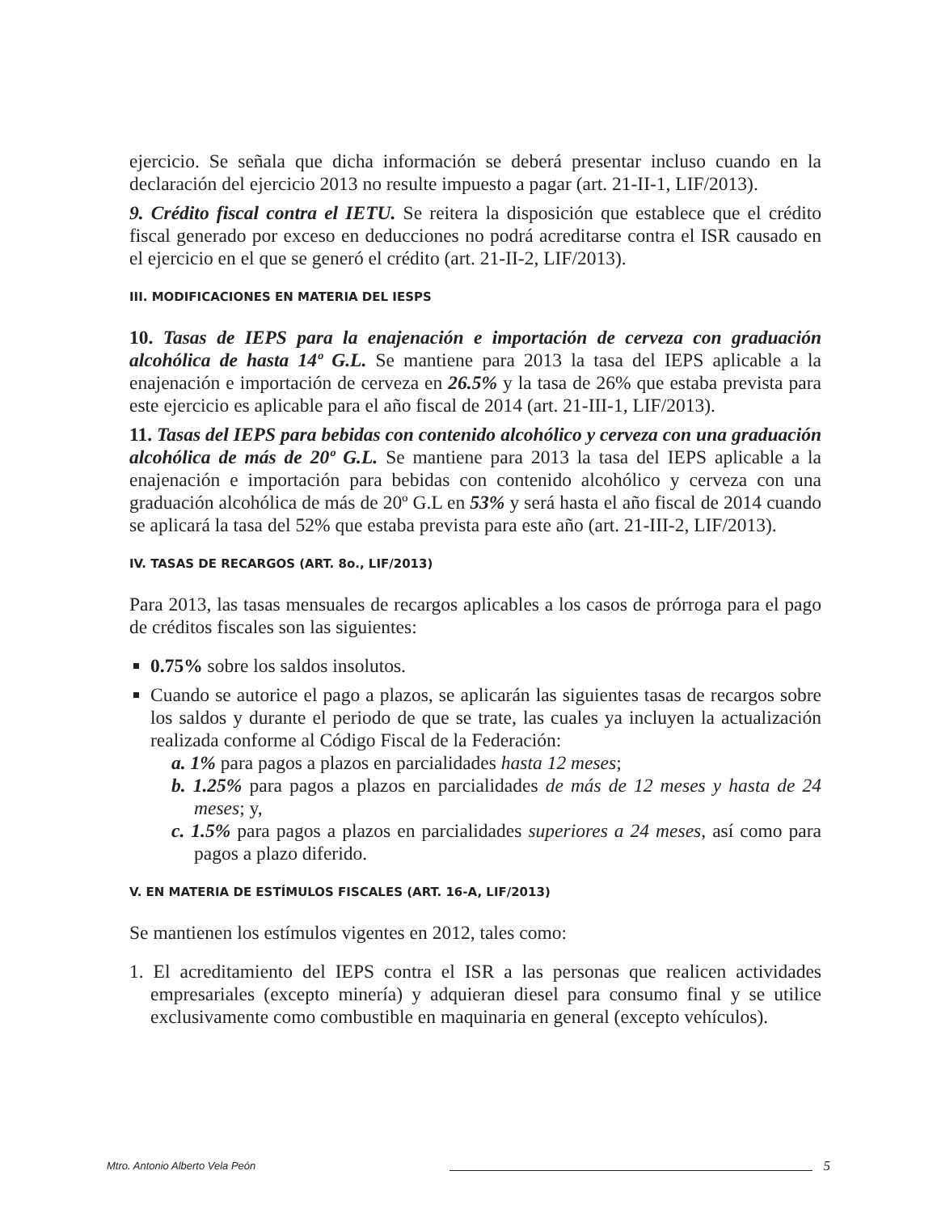ejercicio. Se señala que dicha información se deberá presentar incluso cuando en la declaración del ejercicio 2013 no resulte impuesto a pagar (art. 21-II-1, LIF/2013).
9. Crédito fiscal contra el IETU. Se reitera la disposición que establece que el crédito fiscal generado por exceso en deducciones no podrá acreditarse contra el ISR causado en el ejercicio en el que se generó el crédito (art. 21-II-2, LIF/2013).
III. MODIFICACIONES EN MATERIA DEL IESPS
10. Tasas de IEPS para la enajenación e importación de cerveza con graduación alcohólica de hasta 14º G.L. Se mantiene para 2013 la tasa del IEPS aplicable a la enajenación e importación de cerveza en 26.5% y la tasa de 26% que estaba prevista para este ejercicio es aplicable para el año fiscal de 2014 (art. 21-III-1, LIF/2013).
11. Tasas del IEPS para bebidas con contenido alcohólico y cerveza con una graduación alcohólica de más de 20º G.L. Se mantiene para 2013 la tasa del IEPS aplicable a la enajenación e importación para bebidas con contenido alcohólico y cerveza con una graduación alcohólica de más de 20º G.L en 53% y será hasta el año fiscal de 2014 cuando se aplicará la tasa del 52% que estaba prevista para este año (art. 21-III-2, LIF/2013).
IV. TASAS DE RECARGOS (ART. 8o., LIF/2013)
Para 2013, las tasas mensuales de recargos aplicables a los casos de prórroga para el pago de créditos fiscales son las siguientes:
0.75% sobre los saldos insolutos.
Cuando se autorice el pago a plazos, se aplicarán las siguientes tasas de recargos sobre los saldos y durante el periodo de que se trate, las cuales ya incluyen la actualización realizada conforme al Código Fiscal de la Federación:
a. 1% para pagos a plazos en parcialidades hasta 12 meses;
b. 1.25% para pagos a plazos en parcialidades de más de 12 meses y hasta de 24 meses; y,
c. 1.5% para pagos a plazos en parcialidades superiores a 24 meses, así como para pagos a plazo diferido.
V. EN MATERIA DE ESTÍMULOS FISCALES (ART. 16-A, LIF/2013)
Se mantienen los estímulos vigentes en 2012, tales como:
1. El acreditamiento del IEPS contra el ISR a las personas que realicen actividades empresariales (excepto minería) y adquieran diesel para consumo final y se utilice exclusivamente como combustible en maquinaria en general (excepto vehículos).
Mtro. Antonio Alberto Vela Peón 5